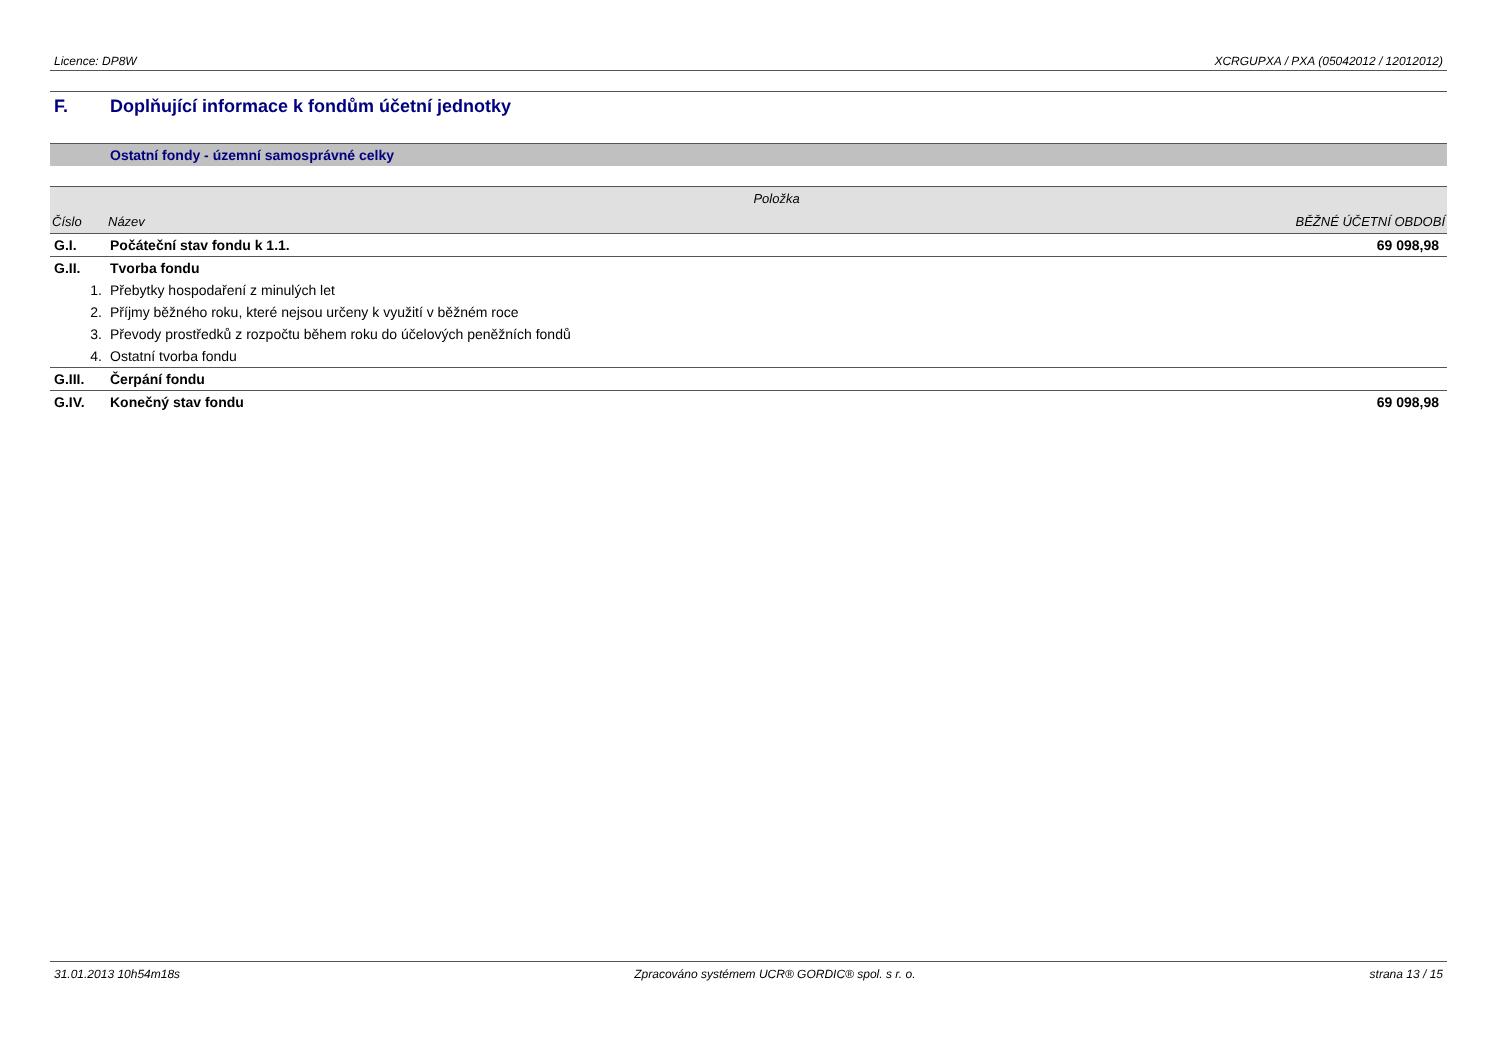Licence: DP8W XCRGUPXA / PXA (05042012 / 12012012)
F. Doplňující informace k fondům účetní jednotky
Ostatní fondy - územní samosprávné celky
| | Položka | |
| --- | --- | --- |
| Číslo | Název | BĚŽNÉ ÚČETNÍ OBDOBÍ |
| G.I. | Počáteční stav fondu k 1.1. | 69 098,98 |
| G.II. | Tvorba fondu | |
| 1. | Přebytky hospodaření z minulých let | |
| 2. | Příjmy běžného roku, které nejsou určeny k využití v běžném roce | |
| 3. | Převody prostředků z rozpočtu během roku do účelových peněžních fondů | |
| 4. | Ostatní tvorba fondu | |
| G.III. | Čerpání fondu | |
| G.IV. | Konečný stav fondu | 69 098,98 |
31.01.2013 10h54m18s Zpracováno systémem UCR® GORDIC® spol. s r. o. strana 13 / 15